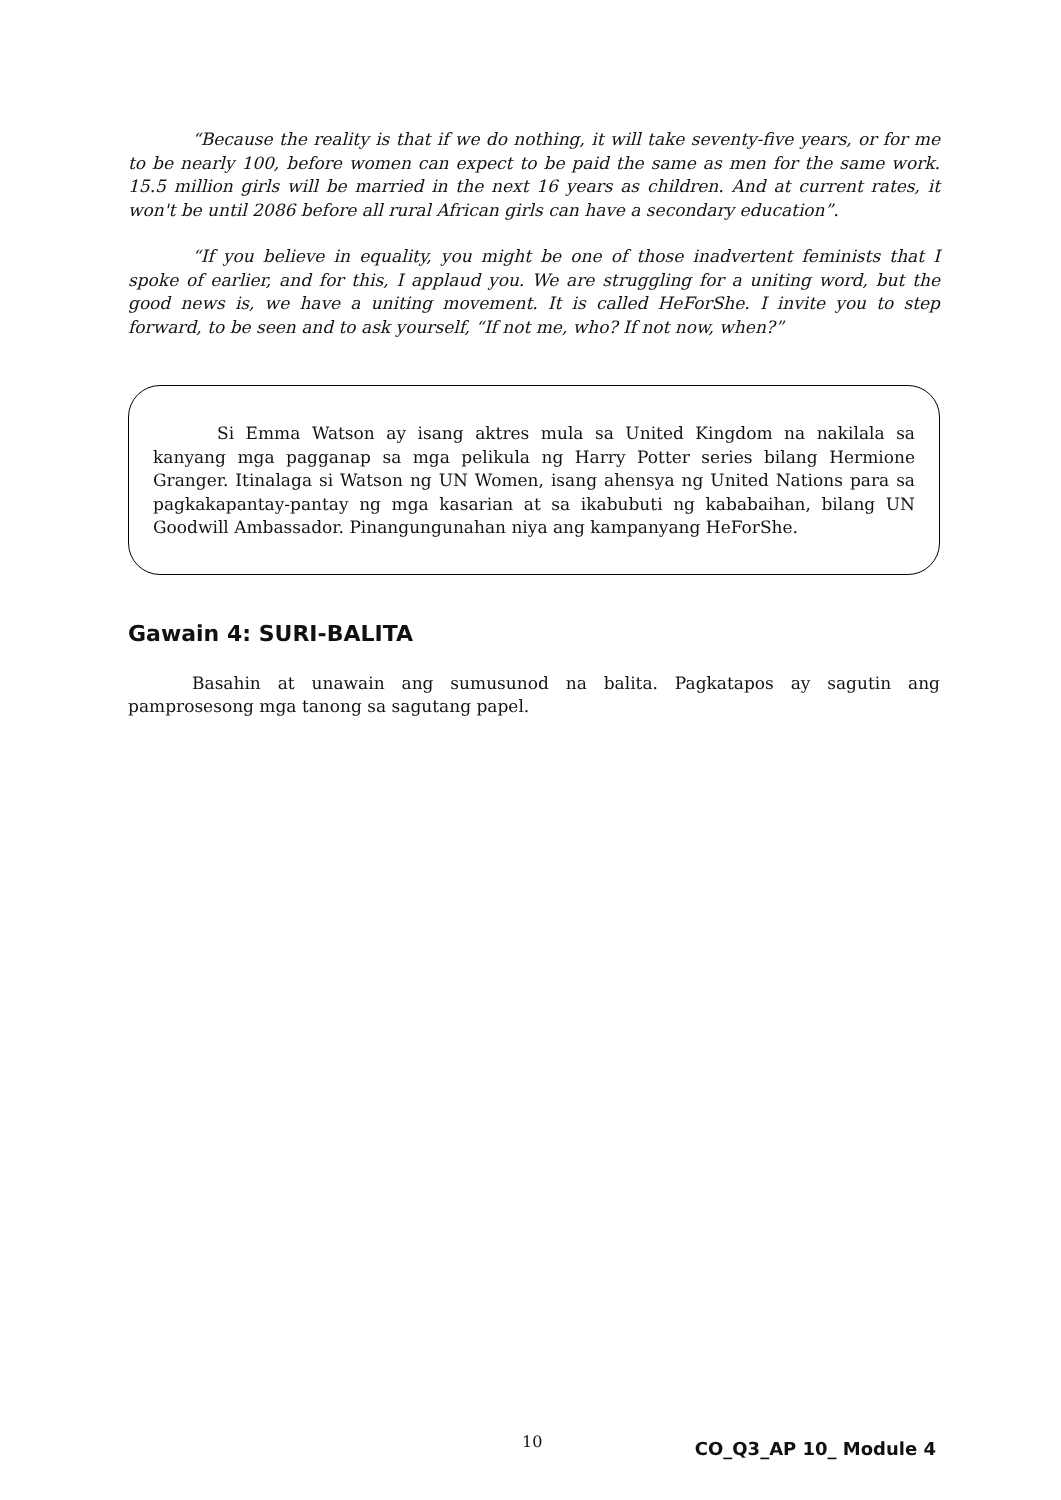“Because the reality is that if we do nothing, it will take seventy-five years, or for me to be nearly 100, before women can expect to be paid the same as men for the same work. 15.5 million girls will be married in the next 16 years as children. And at current rates, it won't be until 2086 before all rural African girls can have a secondary education”.
“If you believe in equality, you might be one of those inadvertent feminists that I spoke of earlier, and for this, I applaud you. We are struggling for a uniting word, but the good news is, we have a uniting movement. It is called HeForShe. I invite you to step forward, to be seen and to ask yourself, “If not me, who? If not now, when?”
Si Emma Watson ay isang aktres mula sa United Kingdom na nakilala sa kanyang mga pagganap sa mga pelikula ng Harry Potter series bilang Hermione Granger. Itinalaga si Watson ng UN Women, isang ahensya ng United Nations para sa pagkakapantay-pantay ng mga kasarian at sa ikabubuti ng kababaihan, bilang UN Goodwill Ambassador. Pinangungunahan niya ang kampanyang HeForShe.
Gawain 4: SURI-BALITA
Basahin at unawain ang sumusunod na balita. Pagkatapos ay sagutin ang pamprosesong mga tanong sa sagutang papel.
10 CO_Q3_AP 10_ Module 4